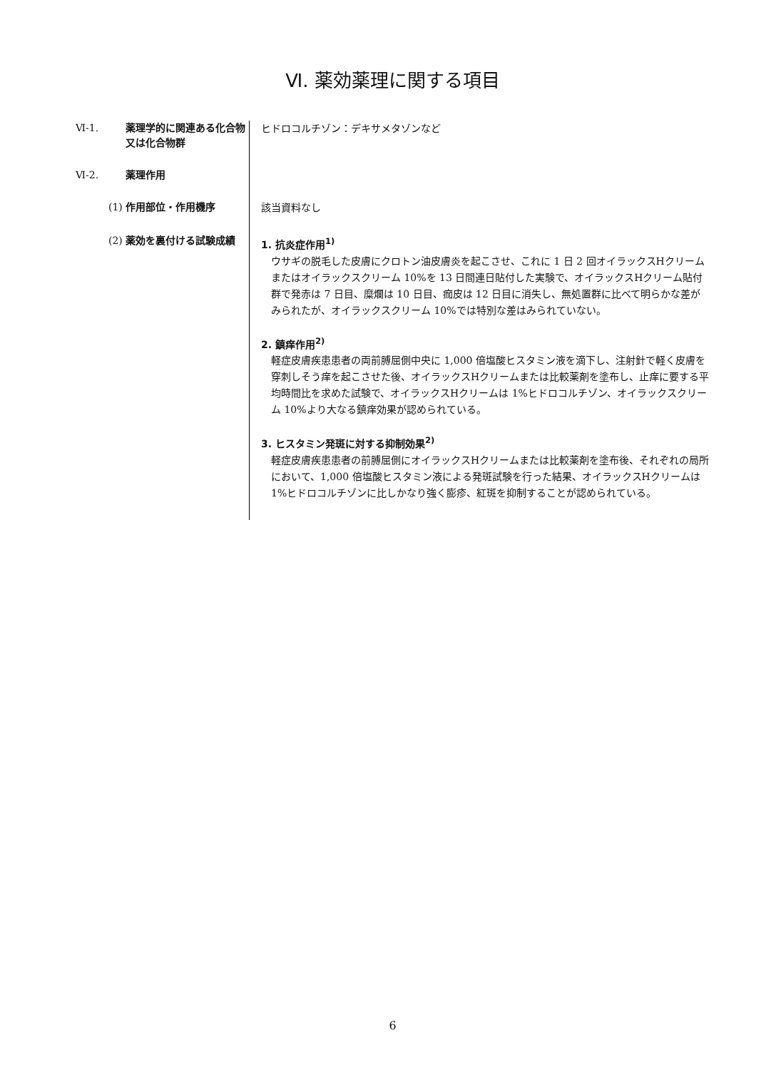Ⅵ. 薬効薬理に関する項目
Ⅵ-1. 薬理学的に関連ある化合物又は化合物群
ヒドロコルチゾン：デキサメタゾンなど
Ⅵ-2. 薬理作用
(1) 作用部位・作用機序
該当資料なし
(2) 薬効を裏付ける試験成績
1. 抗炎症作用<sup>1)</sup>
ウサギの脱毛した皮膚にクロトン油皮膚炎を起こさせ、これに 1 日 2 回オイラックスHクリームまたはオイラックスクリーム 10%を 13 日間連日貼付した実験で、オイラックスHクリーム貼付群で発赤は 7 日目、糜爛は 10 日目、痂皮は 12 日目に消失し、無処置群に比べて明らかな差がみられたが、オイラックスクリーム 10%では特別な差はみられていない。
2. 鎮痒作用<sup>2)</sup>
軽症皮膚疾患患者の両前膊屈側中央に 1,000 倍塩酸ヒスタミン液を滴下し、注射針で軽く皮膚を穿刺しそう痒を起こさせた後、オイラックスHクリームまたは比較薬剤を塗布し、止痒に要する平均時間比を求めた試験で、オイラックスHクリームは 1%ヒドロコルチゾン、オイラックスクリーム 10%より大なる鎮痒効果が認められている。
3. ヒスタミン発斑に対する抑制効果<sup>2)</sup>
軽症皮膚疾患患者の前膊屈側にオイラックスHクリームまたは比較薬剤を塗布後、それぞれの局所において、1,000 倍塩酸ヒスタミン液による発斑試験を行った結果、オイラックスHクリームは 1%ヒドロコルチゾンに比しかなり強く膨疹、紅斑を抑制することが認められている。
6